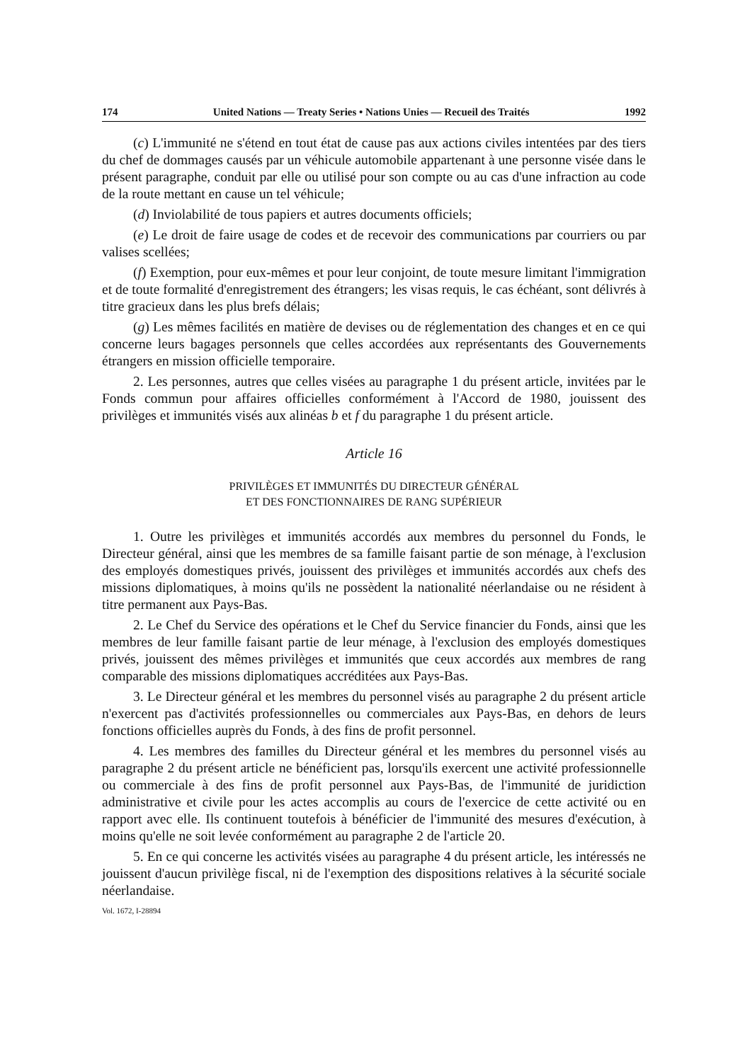174 United Nations — Treaty Series • Nations Unies — Recueil des Traités 1992
(c) L'immunité ne s'étend en tout état de cause pas aux actions civiles intentées par des tiers du chef de dommages causés par un véhicule automobile appartenant à une personne visée dans le présent paragraphe, conduit par elle ou utilisé pour son compte ou au cas d'une infraction au code de la route mettant en cause un tel véhicule;
(d) Inviolabilité de tous papiers et autres documents officiels;
(e) Le droit de faire usage de codes et de recevoir des communications par courriers ou par valises scellées;
(f) Exemption, pour eux-mêmes et pour leur conjoint, de toute mesure limitant l'immigration et de toute formalité d'enregistrement des étrangers; les visas requis, le cas échéant, sont délivrés à titre gracieux dans les plus brefs délais;
(g) Les mêmes facilités en matière de devises ou de réglementation des changes et en ce qui concerne leurs bagages personnels que celles accordées aux représentants des Gouvernements étrangers en mission officielle temporaire.
2. Les personnes, autres que celles visées au paragraphe 1 du présent article, invitées par le Fonds commun pour affaires officielles conformément à l'Accord de 1980, jouissent des privilèges et immunités visés aux alinéas b et f du paragraphe 1 du présent article.
Article 16
PRIVILÈGES ET IMMUNITÉS DU DIRECTEUR GÉNÉRAL
ET DES FONCTIONNAIRES DE RANG SUPÉRIEUR
1. Outre les privilèges et immunités accordés aux membres du personnel du Fonds, le Directeur général, ainsi que les membres de sa famille faisant partie de son ménage, à l'exclusion des employés domestiques privés, jouissent des privilèges et immunités accordés aux chefs des missions diplomatiques, à moins qu'ils ne possèdent la nationalité néerlandaise ou ne résident à titre permanent aux Pays-Bas.
2. Le Chef du Service des opérations et le Chef du Service financier du Fonds, ainsi que les membres de leur famille faisant partie de leur ménage, à l'exclusion des employés domestiques privés, jouissent des mêmes privilèges et immunités que ceux accordés aux membres de rang comparable des missions diplomatiques accréditées aux Pays-Bas.
3. Le Directeur général et les membres du personnel visés au paragraphe 2 du présent article n'exercent pas d'activités professionnelles ou commerciales aux Pays-Bas, en dehors de leurs fonctions officielles auprès du Fonds, à des fins de profit personnel.
4. Les membres des familles du Directeur général et les membres du personnel visés au paragraphe 2 du présent article ne bénéficient pas, lorsqu'ils exercent une activité professionnelle ou commerciale à des fins de profit personnel aux Pays-Bas, de l'immunité de juridiction administrative et civile pour les actes accomplis au cours de l'exercice de cette activité ou en rapport avec elle. Ils continuent toutefois à bénéficier de l'immunité des mesures d'exécution, à moins qu'elle ne soit levée conformément au paragraphe 2 de l'article 20.
5. En ce qui concerne les activités visées au paragraphe 4 du présent article, les intéressés ne jouissent d'aucun privilège fiscal, ni de l'exemption des dispositions relatives à la sécurité sociale néerlandaise.
Vol. 1672, I-28894